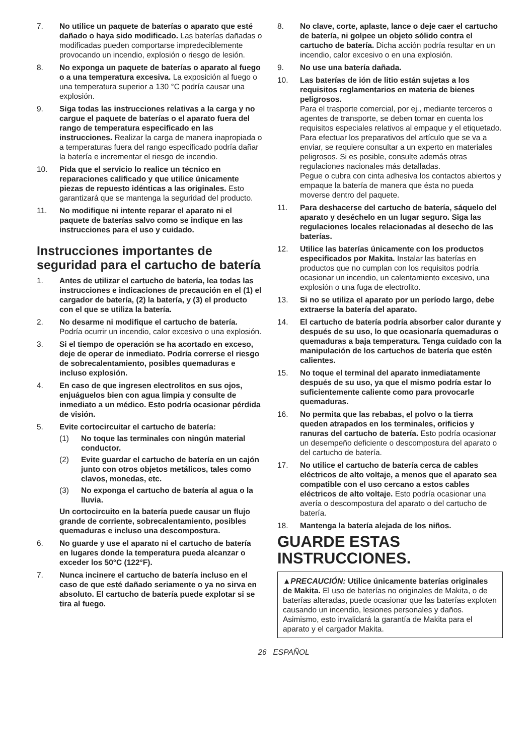7. No utilice un paquete de baterías o aparato que esté dañado o haya sido modificado. Las baterías dañadas o modificadas pueden comportarse impredeciblemente provocando un incendio, explosión o riesgo de lesión.
8. No exponga un paquete de baterías o aparato al fuego o a una temperatura excesiva. La exposición al fuego o una temperatura superior a 130 °C podría causar una explosión.
9. Siga todas las instrucciones relativas a la carga y no cargue el paquete de baterías o el aparato fuera del rango de temperatura especificado en las instrucciones. Realizar la carga de manera inapropiada o a temperaturas fuera del rango especificado podría dañar la batería e incrementar el riesgo de incendio.
10. Pida que el servicio lo realice un técnico en reparaciones calificado y que utilice únicamente piezas de repuesto idénticas a las originales. Esto garantizará que se mantenga la seguridad del producto.
11. No modifique ni intente reparar el aparato ni el paquete de baterías salvo como se indique en las instrucciones para el uso y cuidado.
Instrucciones importantes de seguridad para el cartucho de batería
1. Antes de utilizar el cartucho de batería, lea todas las instrucciones e indicaciones de precaución en el (1) el cargador de batería, (2) la batería, y (3) el producto con el que se utiliza la batería.
2. No desarme ni modifique el cartucho de batería. Podría ocurrir un incendio, calor excesivo o una explosión.
3. Si el tiempo de operación se ha acortado en exceso, deje de operar de inmediato. Podría correrse el riesgo de sobrecalentamiento, posibles quemaduras e incluso explosión.
4. En caso de que ingresen electrolitos en sus ojos, enjuáguelos bien con agua limpia y consulte de inmediato a un médico. Esto podría ocasionar pérdida de visión.
5. Evite cortocircuitar el cartucho de batería:
(1) No toque las terminales con ningún material conductor.
(2) Evite guardar el cartucho de batería en un cajón junto con otros objetos metálicos, tales como clavos, monedas, etc.
(3) No exponga el cartucho de batería al agua o la lluvia.
Un cortocircuito en la batería puede causar un flujo grande de corriente, sobrecalentamiento, posibles quemaduras e incluso una descompostura.
6. No guarde y use el aparato ni el cartucho de batería en lugares donde la temperatura pueda alcanzar o exceder los 50°C (122°F).
7. Nunca incinere el cartucho de batería incluso en el caso de que esté dañado seriamente o ya no sirva en absoluto. El cartucho de batería puede explotar si se tira al fuego.
8. No clave, corte, aplaste, lance o deje caer el cartucho de batería, ni golpee un objeto sólido contra el cartucho de batería. Dicha acción podría resultar en un incendio, calor excesivo o en una explosión.
9. No use una batería dañada.
10. Las baterías de ión de litio están sujetas a los requisitos reglamentarios en materia de bienes peligrosos.
Para el trasporte comercial, por ej., mediante terceros o agentes de transporte, se deben tomar en cuenta los requisitos especiales relativos al empaque y el etiquetado.
Para efectuar los preparativos del artículo que se va a enviar, se requiere consultar a un experto en materiales peligrosos. Si es posible, consulte además otras regulaciones nacionales más detalladas.
Pegue o cubra con cinta adhesiva los contactos abiertos y empaque la batería de manera que ésta no pueda moverse dentro del paquete.
11. Para deshacerse del cartucho de batería, sáquelo del aparato y deséchelo en un lugar seguro. Siga las regulaciones locales relacionadas al desecho de las baterías.
12. Utilice las baterías únicamente con los productos especificados por Makita. Instalar las baterías en productos que no cumplan con los requisitos podría ocasionar un incendio, un calentamiento excesivo, una explosión o una fuga de electrolito.
13. Si no se utiliza el aparato por un período largo, debe extraerse la batería del aparato.
14. El cartucho de batería podría absorber calor durante y después de su uso, lo que ocasionaría quemaduras o quemaduras a baja temperatura. Tenga cuidado con la manipulación de los cartuchos de batería que estén calientes.
15. No toque el terminal del aparato inmediatamente después de su uso, ya que el mismo podría estar lo suficientemente caliente como para provocarle quemaduras.
16. No permita que las rebabas, el polvo o la tierra queden atrapados en los terminales, orificios y ranuras del cartucho de batería. Esto podría ocasionar un desempeño deficiente o descompostura del aparato o del cartucho de batería.
17. No utilice el cartucho de batería cerca de cables eléctricos de alto voltaje, a menos que el aparato sea compatible con el uso cercano a estos cables eléctricos de alto voltaje. Esto podría ocasionar una avería o descompostura del aparato o del cartucho de batería.
18. Mantenga la batería alejada de los niños.
GUARDE ESTAS INSTRUCCIONES.
▲PRECAUCIÓN: Utilice únicamente baterías originales de Makita. El uso de baterías no originales de Makita, o de baterías alteradas, puede ocasionar que las baterías exploten causando un incendio, lesiones personales y daños. Asimismo, esto invalidará la garantía de Makita para el aparato y el cargador Makita.
26 ESPAÑOL